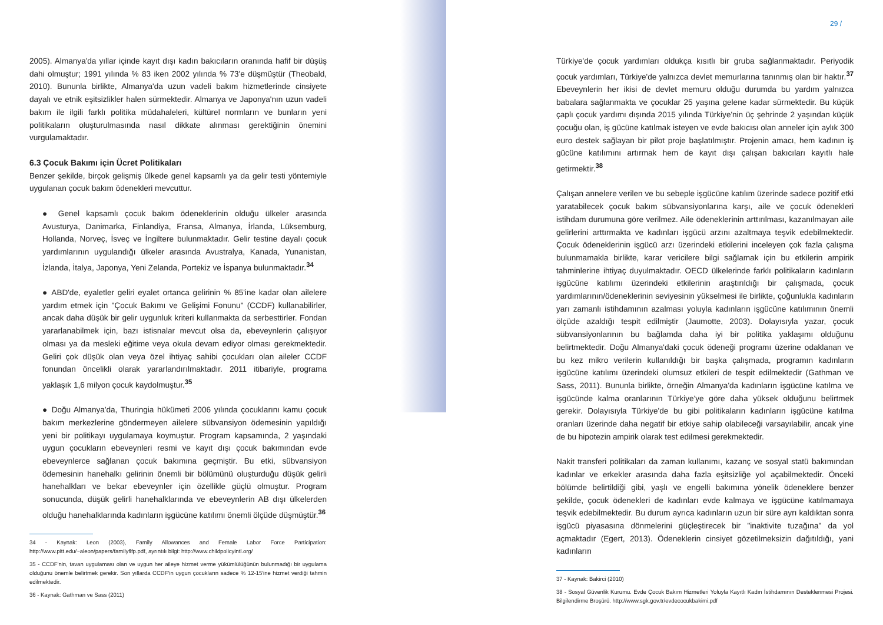2005). Almanya'da yıllar içinde kayıt dışı kadın bakıcıların oranında hafif bir düşüş dahi olmuştur; 1991 yılında % 83 iken 2002 yılında % 73'e düşmüştür (Theobald, 2010). Bununla birlikte, Almanya'da uzun vadeli bakım hizmetlerinde cinsiyete dayalı ve etnik eşitsizlikler halen sürmektedir. Almanya ve Japonya'nın uzun vadeli bakım ile ilgili farklı politika müdahaleleri, kültürel normların ve bunların yeni politikaların oluşturulmasında nasıl dikkate alınması gerektiğinin önemini vurgulamaktadır.
6.3 Çocuk Bakımı için Ücret Politikaları
Benzer şekilde, birçok gelişmiş ülkede genel kapsamlı ya da gelir testi yöntemiyle uygulanan çocuk bakım ödenekleri mevcuttur.
● Genel kapsamlı çocuk bakım ödeneklerinin olduğu ülkeler arasında Avusturya, Danimarka, Finlandiya, Fransa, Almanya, İrlanda, Lüksemburg, Hollanda, Norveç, İsveç ve İngiltere bulunmaktadır. Gelir testine dayalı çocuk yardımlarının uygulandığı ülkeler arasında Avustralya, Kanada, Yunanistan, İzlanda, İtalya, Japonya, Yeni Zelanda, Portekiz ve İspanya bulunmaktadır.<sup>34</sup>
● ABD'de, eyaletler geliri eyalet ortanca gelirinin % 85'ine kadar olan ailelere yardım etmek için "Çocuk Bakımı ve Gelişimi Fonunu" (CCDF) kullanabilirler, ancak daha düşük bir gelir uygunluk kriteri kullanmakta da serbesttirler. Fondan yararlanabilmek için, bazı istisnalar mevcut olsa da, ebeveynlerin çalışıyor olması ya da mesleki eğitime veya okula devam ediyor olması gerekmektedir. Geliri çok düşük olan veya özel ihtiyaç sahibi çocukları olan aileler CCDF fonundan öncelikli olarak yararlandırılmaktadır. 2011 itibariyle, programa yaklaşık 1,6 milyon çocuk kaydolmuştur.<sup>35</sup>
● Doğu Almanya'da, Thuringia hükümeti 2006 yılında çocuklarını kamu çocuk bakım merkezlerine göndermeyen ailelere sübvansiyon ödemesinin yapıldığı yeni bir politikayı uygulamaya koymuştur. Program kapsamında, 2 yaşındaki uygun çocukların ebeveynleri resmi ve kayıt dışı çocuk bakımından evde ebeveynlerce sağlanan çocuk bakımına geçmiştir. Bu etki, sübvansiyon ödemesinin hanehalkı gelirinin önemli bir bölümünü oluşturduğu düşük gelirli hanehalkları ve bekar ebeveynler için özellikle güçlü olmuştur. Program sonucunda, düşük gelirli hanehalklarında ve ebeveynlerin AB dışı ülkelerden olduğu hanehalklarında kadınların işgücüne katılımı önemli ölçüde düşmüştür.<sup>36</sup>
34 - Kaynak: Leon (2003), Family Allowances and Female Labor Force Participation: http://www.pitt.edu/~aleon/papers/familyflfp.pdf, ayrıntılı bilgi: http://www.childpolicyintl.org/
35 - CCDF'nin, tavan uygulaması olan ve uygun her aileye hizmet verme yükümlülüğünün bulunmadığı bir uygulama olduğunu önemle belirtmek gerekir. Son yıllarda CCDF'in uygun çocukların sadece % 12-15'ine hizmet verdiği tahmin edilmektedir.
36 - Kaynak: Gathman ve Sass (2011)
29 /
Türkiye'de çocuk yardımları oldukça kısıtlı bir gruba sağlanmaktadır. Periyodik çocuk yardımları, Türkiye'de yalnızca devlet memurlarına tanınmış olan bir haktır.<sup>37</sup> Ebeveynlerin her ikisi de devlet memuru olduğu durumda bu yardım yalnızca babalara sağlanmakta ve çocuklar 25 yaşına gelene kadar sürmektedir. Bu küçük çaplı çocuk yardımı dışında 2015 yılında Türkiye'nin üç şehrinde 2 yaşından küçük çocuğu olan, iş gücüne katılmak isteyen ve evde bakıcısı olan anneler için aylık 300 euro destek sağlayan bir pilot proje başlatılmıştır. Projenin amacı, hem kadının iş gücüne katılımını artırmak hem de kayıt dışı çalışan bakıcıları kayıtlı hale getirmektir.<sup>38</sup>
Çalışan annelere verilen ve bu sebeple işgücüne katılım üzerinde sadece pozitif etki yaratabilecek çocuk bakım sübvansiyonlarına karşı, aile ve çocuk ödenekleri istihdam durumuna göre verilmez. Aile ödeneklerinin arttırılması, kazanılmayan aile gelirlerini arttırmakta ve kadınları işgücü arzını azaltmaya teşvik edebilmektedir. Çocuk ödeneklerinin işgücü arzı üzerindeki etkilerini inceleyen çok fazla çalışma bulunmamakla birlikte, karar vericilere bilgi sağlamak için bu etkilerin ampirik tahminlerine ihtiyaç duyulmaktadır. OECD ülkelerinde farklı politikaların kadınların işgücüne katılımı üzerindeki etkilerinin araştırıldığı bir çalışmada, çocuk yardımlarının/ödeneklerinin seviyesinin yükselmesi ile birlikte, çoğunlukla kadınların yarı zamanlı istihdamının azalması yoluyla kadınların işgücüne katılımının önemli ölçüde azaldığı tespit edilmiştir (Jaumotte, 2003). Dolayısıyla yazar, çocuk sübvansiyonlarının bu bağlamda daha iyi bir politika yaklaşımı olduğunu belirtmektedir. Doğu Almanya'daki çocuk ödeneği programı üzerine odaklanan ve bu kez mikro verilerin kullanıldığı bir başka çalışmada, programın kadınların işgücüne katılımı üzerindeki olumsuz etkileri de tespit edilmektedir (Gathman ve Sass, 2011). Bununla birlikte, örneğin Almanya'da kadınların işgücüne katılma ve işgücünde kalma oranlarının Türkiye'ye göre daha yüksek olduğunu belirtmek gerekir. Dolayısıyla Türkiye'de bu gibi politikaların kadınların işgücüne katılma oranları üzerinde daha negatif bir etkiye sahip olabileceği varsayılabilir, ancak yine de bu hipotezin ampirik olarak test edilmesi gerekmektedir.
Nakit transferi politikaları da zaman kullanımı, kazanç ve sosyal statü bakımından kadınlar ve erkekler arasında daha fazla eşitsizliğe yol açabilmektedir. Önceki bölümde belirtildiği gibi, yaşlı ve engelli bakımına yönelik ödeneklere benzer şekilde, çocuk ödenekleri de kadınları evde kalmaya ve işgücüne katılmamaya teşvik edebilmektedir. Bu durum ayrıca kadınların uzun bir süre ayrı kaldıktan sonra işgücü piyasasına dönmelerini güçleştirecek bir "inaktivite tuzağına" da yol açmaktadır (Egert, 2013). Ödeneklerin cinsiyet gözetilmeksizin dağıtıldığı, yani kadınların
37 - Kaynak: Bakirci (2010)
38 - Sosyal Güvenlik Kurumu. Evde Çocuk Bakım Hizmetleri Yoluyla Kayıtlı Kadın İstihdamının Desteklenmesi Projesi. Bilgilendirme Broşürü. http://www.sgk.gov.tr/evdecocukbakimi.pdf